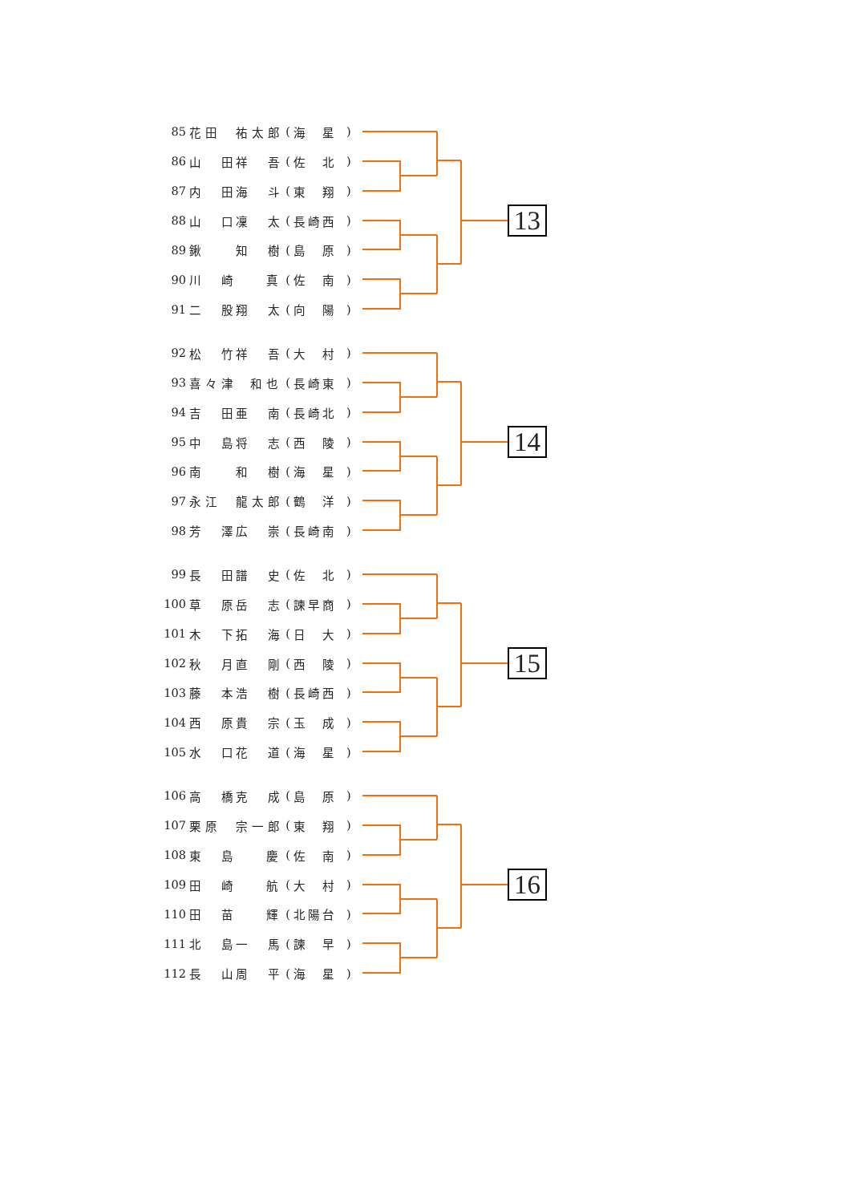| 85 | 花田 | 祐太郎 | ( | 海 星 | ) |
| 86 | 山 田 | 祥 吾 | ( | 佐 北 | ) |
| 87 | 内 田 | 海 斗 | ( | 東 翔 | ) |
| 88 | 山 口 | 凜 太 | ( | 長崎西 | ) |
| 89 | 鍬 | 知 樹 | ( | 島 原 | ) |
| 90 | 川 崎 | 真 | ( | 佐 南 | ) |
| 91 | 二 股 | 翔 太 | ( | 向 陽 | ) |
13
| 92 | 松 竹 | 祥 吾 | ( | 大 村 | ) |
| 93 | 喜々津 | 和也 | ( | 長崎東 | ) |
| 94 | 吉 田 | 亜 南 | ( | 長崎北 | ) |
| 95 | 中 島 | 将 志 | ( | 西 陵 | ) |
| 96 | 南 | 和 樹 | ( | 海 星 | ) |
| 97 | 永江 | 龍太郎 | ( | 鶴 洋 | ) |
| 98 | 芳 澤 | 広 崇 | ( | 長崎南 | ) |
14
| 99 | 長 田 | 譜 史 | ( | 佐 北 | ) |
| 100 | 草 原 | 岳 志 | ( | 諫早商 | ) |
| 101 | 木 下 | 拓 海 | ( | 日 大 | ) |
| 102 | 秋 月 | 直 剛 | ( | 西 陵 | ) |
| 103 | 藤 本 | 浩 樹 | ( | 長崎西 | ) |
| 104 | 西 原 | 貴 宗 | ( | 玉 成 | ) |
| 105 | 水 口 | 花 道 | ( | 海 星 | ) |
15
| 106 | 高 橋 | 克 成 | ( | 島 原 | ) |
| 107 | 栗原 | 宗一郎 | ( | 東 翔 | ) |
| 108 | 東 島 | 慶 | ( | 佐 南 | ) |
| 109 | 田 崎 | 航 | ( | 大 村 | ) |
| 110 | 田 苗 | 輝 | ( | 北陽台 | ) |
| 111 | 北 島 | 一 馬 | ( | 諫 早 | ) |
| 112 | 長 山 | 周 平 | ( | 海 星 | ) |
16